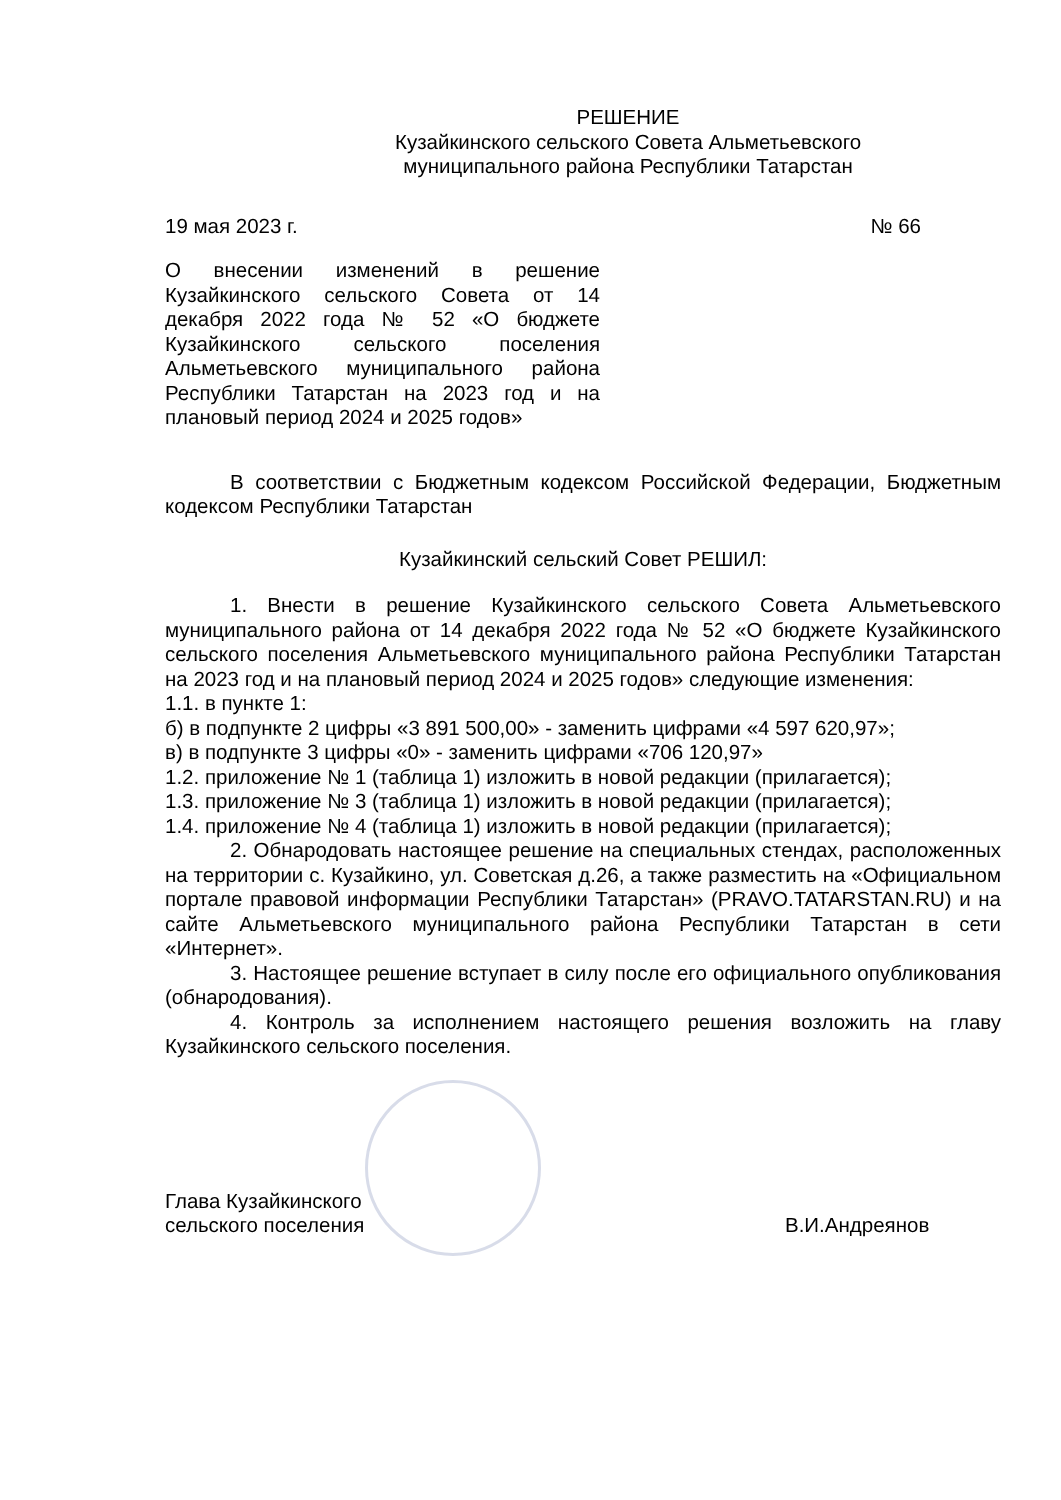РЕШЕНИЕ
Кузайкинского сельского Совета Альметьевского
муниципального района Республики Татарстан
19 мая 2023 г. № 66
О внесении изменений в решение Кузайкинского сельского Совета от 14 декабря 2022 года № 52 «О бюджете Кузайкинского сельского поселения Альметьевского муниципального района Республики Татарстан на 2023 год и на плановый период 2024 и 2025 годов»
В соответствии с Бюджетным кодексом Российской Федерации, Бюджетным кодексом Республики Татарстан
Кузайкинский сельский Совет РЕШИЛ:
1. Внести в решение Кузайкинского сельского Совета Альметьевского муниципального района от 14 декабря 2022 года № 52 «О бюджете Кузайкинского сельского поселения Альметьевского муниципального района Республики Татарстан на 2023 год и на плановый период 2024 и 2025 годов» следующие изменения:
1.1. в пункте 1:
б) в подпункте 2 цифры «3 891 500,00» - заменить цифрами «4 597 620,97»;
в) в подпункте 3 цифры «0» - заменить цифрами «706 120,97»
1.2. приложение № 1 (таблица 1) изложить в новой редакции (прилагается);
1.3. приложение № 3 (таблица 1) изложить в новой редакции (прилагается);
1.4. приложение № 4 (таблица 1) изложить в новой редакции (прилагается);
2. Обнародовать настоящее решение на специальных стендах, расположенных на территории с. Кузайкино, ул. Советская д.26, а также разместить на «Официальном портале правовой информации Республики Татарстан» (PRAVO.TATARSTAN.RU) и на сайте Альметьевского муниципального района Республики Татарстан в сети «Интернет».
3. Настоящее решение вступает в силу после его официального опубликования (обнародования).
4. Контроль за исполнением настоящего решения возложить на главу Кузайкинского сельского поселения.
Глава Кузайкинского
сельского поселения
В.И.Андреянов